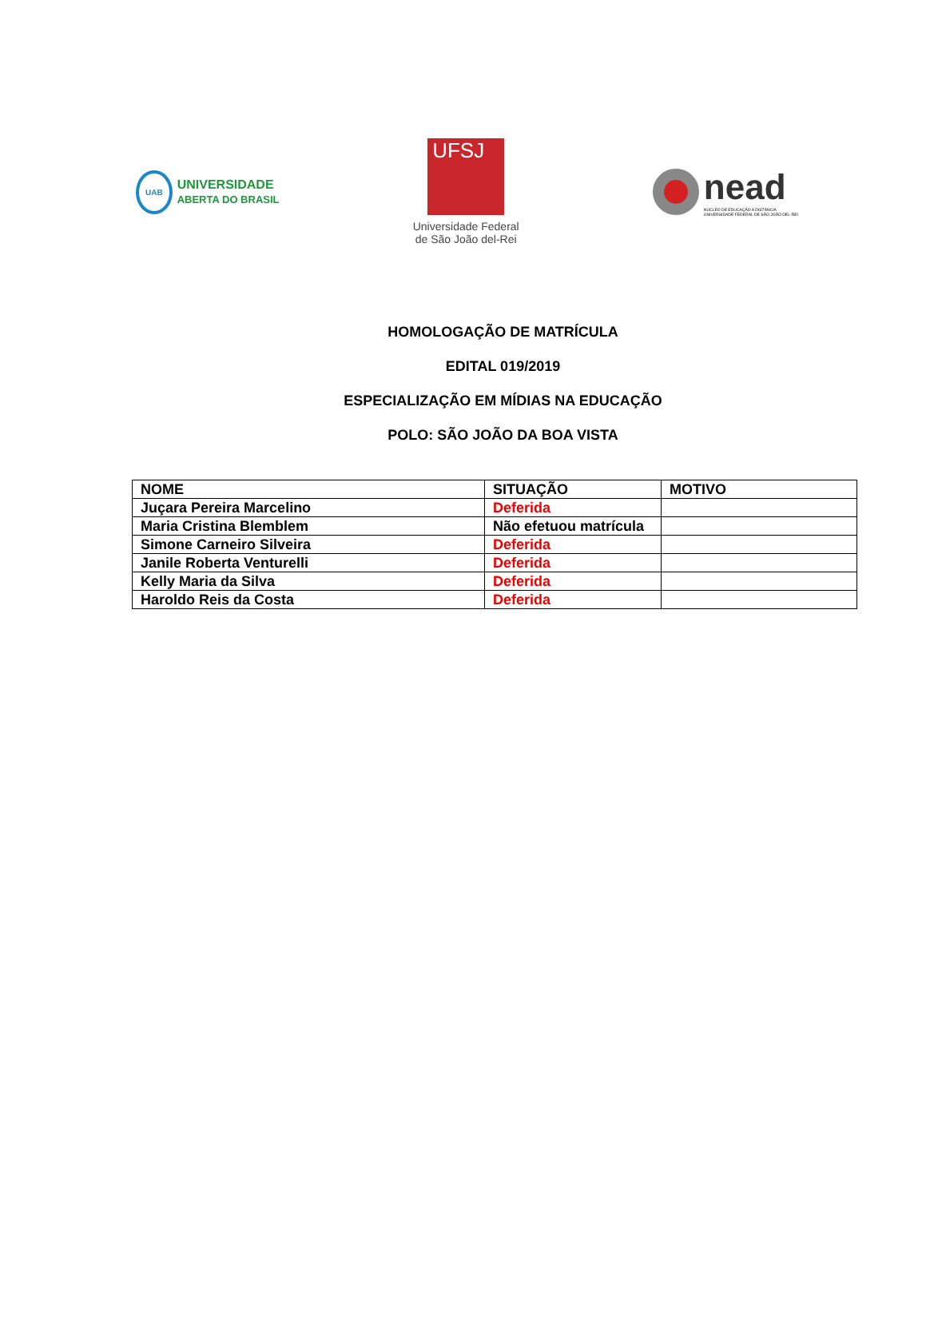UAB
UNIVERSIDADE
ABERTA DO BRASIL
UFSJ
Universidade Federal
de São João del-Rei
nead
NÚCLEO DE EDUCAÇÃO A DISTÂNCIA
UNIVERSIDADE FEDERAL DE SÃO JOÃO DEL-REI
HOMOLOGAÇÃO DE MATRÍCULA
EDITAL 019/2019
ESPECIALIZAÇÃO EM MÍDIAS NA EDUCAÇÃO
POLO: SÃO JOÃO DA BOA VISTA
| NOME | SITUAÇÃO | MOTIVO |
| --- | --- | --- |
| Juçara Pereira Marcelino | Deferida | |
| Maria Cristina Blemblem | Não efetuou matrícula | |
| Simone Carneiro Silveira | Deferida | |
| Janile Roberta Venturelli | Deferida | |
| Kelly Maria da Silva | Deferida | |
| Haroldo Reis da Costa | Deferida | |